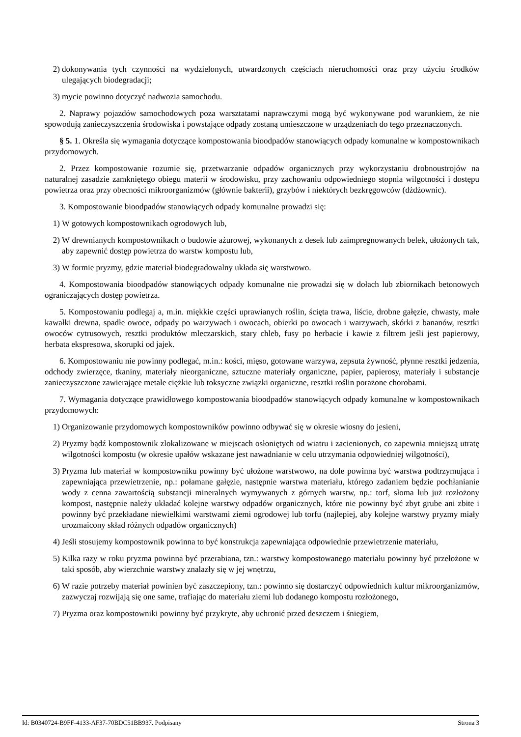2) dokonywania tych czynności na wydzielonych, utwardzonych częściach nieruchomości oraz przy użyciu środków ulegających biodegradacji;
3) mycie powinno dotyczyć nadwozia samochodu.
2. Naprawy pojazdów samochodowych poza warsztatami naprawczymi mogą być wykonywane pod warunkiem, że nie spowodują zanieczyszczenia środowiska i powstające odpady zostaną umieszczone w urządzeniach do tego przeznaczonych.
§ 5. 1. Określa się wymagania dotyczące kompostowania bioodpadów stanowiących odpady komunalne w kompostownikach przydomowych.
2. Przez kompostowanie rozumie się, przetwarzanie odpadów organicznych przy wykorzystaniu drobnoustrojów na naturalnej zasadzie zamkniętego obiegu materii w środowisku, przy zachowaniu odpowiedniego stopnia wilgotności i dostępu powietrza oraz przy obecności mikroorganizmów (głównie bakterii), grzybów i niektórych bezkręgowców (dżdżownic).
3. Kompostowanie bioodpadów stanowiących odpady komunalne prowadzi się:
1) W gotowych kompostownikach ogrodowych lub,
2) W drewnianych kompostownikach o budowie ażurowej, wykonanych z desek lub zaimpregnowanych belek, ułożonych tak, aby zapewnić dostęp powietrza do warstw kompostu lub,
3) W formie pryzmy, gdzie materiał biodegradowalny układa się warstwowo.
4. Kompostowania bioodpadów stanowiących odpady komunalne nie prowadzi się w dołach lub zbiornikach betonowych ograniczających dostęp powietrza.
5. Kompostowaniu podlegaj a, m.in. miękkie części uprawianych roślin, ścięta trawa, liście, drobne gałęzie, chwasty, małe kawałki drewna, spadłe owoce, odpady po warzywach i owocach, obierki po owocach i warzywach, skórki z bananów, resztki owoców cytrusowych, resztki produktów mleczarskich, stary chleb, fusy po herbacie i kawie z filtrem jeśli jest papierowy, herbata ekspresowa, skorupki od jajek.
6. Kompostowaniu nie powinny podlegać, m.in.: kości, mięso, gotowane warzywa, zepsuta żywność, płynne resztki jedzenia, odchody zwierzęce, tkaniny, materiały nieorganiczne, sztuczne materiały organiczne, papier, papierosy, materiały i substancje zanieczyszczone zawierające metale ciężkie lub toksyczne związki organiczne, resztki roślin porażone chorobami.
7. Wymagania dotyczące prawidłowego kompostowania bioodpadów stanowiących odpady komunalne w kompostownikach przydomowych:
1) Organizowanie przydomowych kompostowników powinno odbywać się w okresie wiosny do jesieni,
2) Pryzmy bądź kompostownik zlokalizowane w miejscach osłoniętych od wiatru i zacienionych, co zapewnia mniejszą utratę wilgotności kompostu (w okresie upałów wskazane jest nawadnianie w celu utrzymania odpowiedniej wilgotności),
3) Pryzma lub materiał w kompostowniku powinny być ułożone warstwowo, na dole powinna być warstwa podtrzymująca i zapewniająca przewietrzenie, np.: połamane gałęzie, następnie warstwa materiału, którego zadaniem będzie pochłanianie wody z cenna zawartością substancji mineralnych wymywanych z górnych warstw, np.: torf, słoma lub już rozłożony kompost, następnie należy układać kolejne warstwy odpadów organicznych, które nie powinny być zbyt grube ani zbite i powinny być przekładane niewielkimi warstwami ziemi ogrodowej lub torfu (najlepiej, aby kolejne warstwy pryzmy miały urozmaicony skład różnych odpadów organicznych)
4) Jeśli stosujemy kompostownik powinna to być konstrukcja zapewniająca odpowiednie przewietrzenie materiału,
5) Kilka razy w roku pryzma powinna być przerabiana, tzn.: warstwy kompostowanego materiału powinny być przełożone w taki sposób, aby wierzchnie warstwy znalazły się w jej wnętrzu,
6) W razie potrzeby materiał powinien być zaszczepiony, tzn.: powinno się dostarczyć odpowiednich kultur mikroorganizmów, zazwyczaj rozwijają się one same, trafiając do materiału ziemi lub dodanego kompostu rozłożonego,
7) Pryzma oraz kompostowniki powinny być przykryte, aby uchronić przed deszczem i śniegiem,
Id: B0340724-B9FF-4133-AF37-70BDC51BB937. Podpisany Strona 3